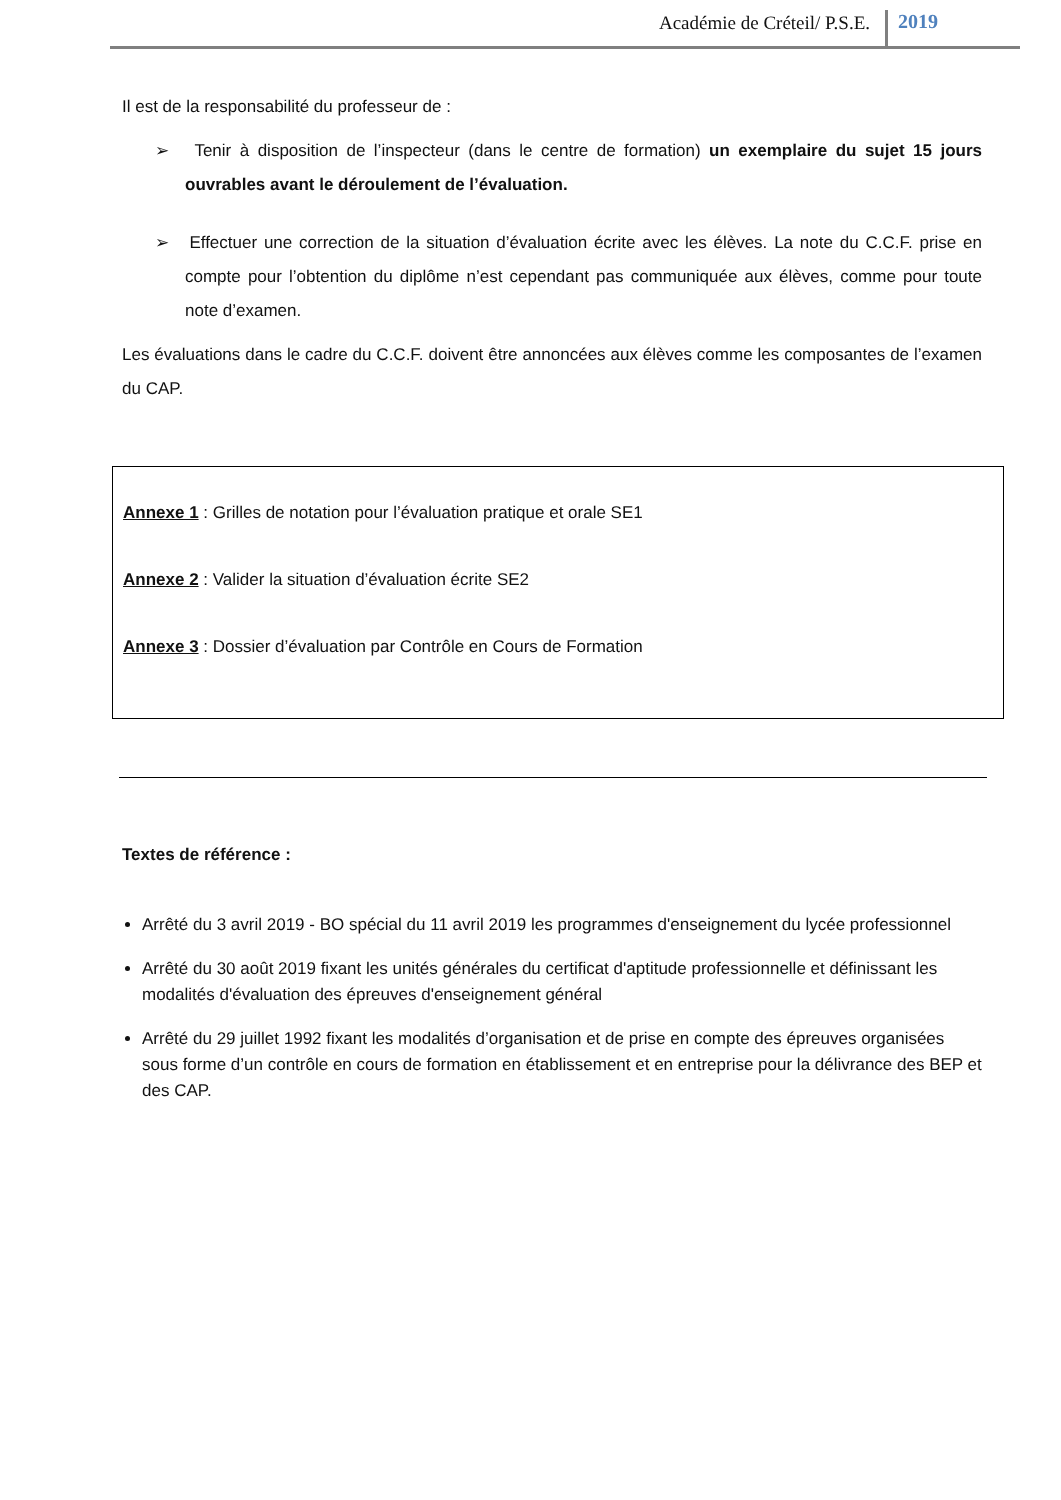Académie de Créteil/ P.S.E. 2019
Il est de la responsabilité du professeur de :
➢ Tenir à disposition de l’inspecteur (dans le centre de formation) un exemplaire du sujet 15 jours ouvrables avant le déroulement de l’évaluation.
➢ Effectuer une correction de la situation d’évaluation écrite avec les élèves. La note du C.C.F. prise en compte pour l’obtention du diplôme n’est cependant pas communiquée aux élèves, comme pour toute note d’examen.
Les évaluations dans le cadre du C.C.F. doivent être annoncées aux élèves comme les composantes de l’examen du CAP.
Annexe 1 : Grilles de notation pour l’évaluation pratique et orale SE1
Annexe 2 : Valider la situation d’évaluation écrite SE2
Annexe 3 : Dossier d’évaluation par Contrôle en Cours de Formation
Textes de référence :
Arrêté du 3 avril 2019 - BO spécial du 11 avril 2019 les programmes d'enseignement du lycée professionnel
Arrêté du 30 août 2019 fixant les unités générales du certificat d'aptitude professionnelle et définissant les modalités d'évaluation des épreuves d'enseignement général
Arrêté du 29 juillet 1992 fixant les modalités d’organisation et de prise en compte des épreuves organisées sous forme d’un contrôle en cours de formation en établissement et en entreprise pour la délivrance des BEP et des CAP.